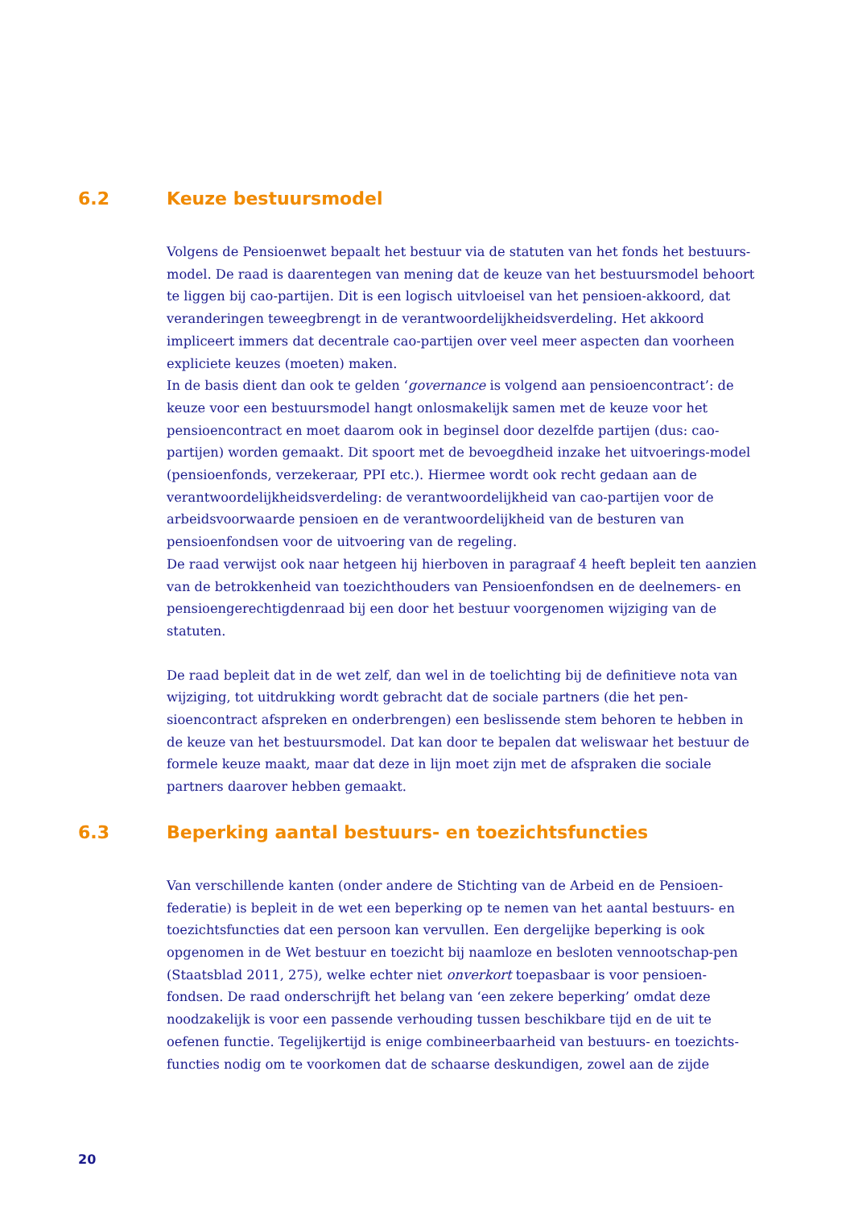6.2 Keuze bestuursmodel
Volgens de Pensioenwet bepaalt het bestuur via de statuten van het fonds het bestuurs-model. De raad is daarentegen van mening dat de keuze van het bestuursmodel behoort te liggen bij cao-partijen. Dit is een logisch uitvloeisel van het pensioen-akkoord, dat veranderingen teweegbrengt in de verantwoordelijkheidsverdeling. Het akkoord impliceert immers dat decentrale cao-partijen over veel meer aspecten dan voorheen expliciete keuzes (moeten) maken.
In de basis dient dan ook te gelden ‘governance is volgend aan pensioencontract’: de keuze voor een bestuursmodel hangt onlosmakelijk samen met de keuze voor het pensioencontract en moet daarom ook in beginsel door dezelfde partijen (dus: cao-partijen) worden gemaakt. Dit spoort met de bevoegdheid inzake het uitvoerings-model (pensioenfonds, verzekeraar, PPI etc.). Hiermee wordt ook recht gedaan aan de verantwoordelijkheidsverdeling: de verantwoordelijkheid van cao-partijen voor de arbeidsvoorwaarde pensioen en de verantwoordelijkheid van de besturen van pensioenfondsen voor de uitvoering van de regeling.
De raad verwijst ook naar hetgeen hij hierboven in paragraaf 4 heeft bepleit ten aanzien van de betrokkenheid van toezichthouders van Pensioenfondsen en de deelnemers- en pensioengerechtigdenraad bij een door het bestuur voorgenomen wijziging van de statuten.
De raad bepleit dat in de wet zelf, dan wel in de toelichting bij de definitieve nota van wijziging, tot uitdrukking wordt gebracht dat de sociale partners (die het pen-sioencontract afspreken en onderbrengen) een beslissende stem behoren te hebben in de keuze van het bestuursmodel. Dat kan door te bepalen dat weliswaar het bestuur de formele keuze maakt, maar dat deze in lijn moet zijn met de afspraken die sociale partners daarover hebben gemaakt.
6.3 Beperking aantal bestuurs- en toezichtsfuncties
Van verschillende kanten (onder andere de Stichting van de Arbeid en de Pensioen-federatie) is bepleit in de wet een beperking op te nemen van het aantal bestuurs- en toezichtsfuncties dat een persoon kan vervullen. Een dergelijke beperking is ook opgenomen in de Wet bestuur en toezicht bij naamloze en besloten vennootschap-pen (Staatsblad 2011, 275), welke echter niet onverkort toepasbaar is voor pensioen-fondsen. De raad onderschrijft het belang van ‘een zekere beperking’ omdat deze noodzakelijk is voor een passende verhouding tussen beschikbare tijd en de uit te oefenen functie. Tegelijkertijd is enige combineerbaarheid van bestuurs- en toezichts-functies nodig om te voorkomen dat de schaarse deskundigen, zowel aan de zijde
20